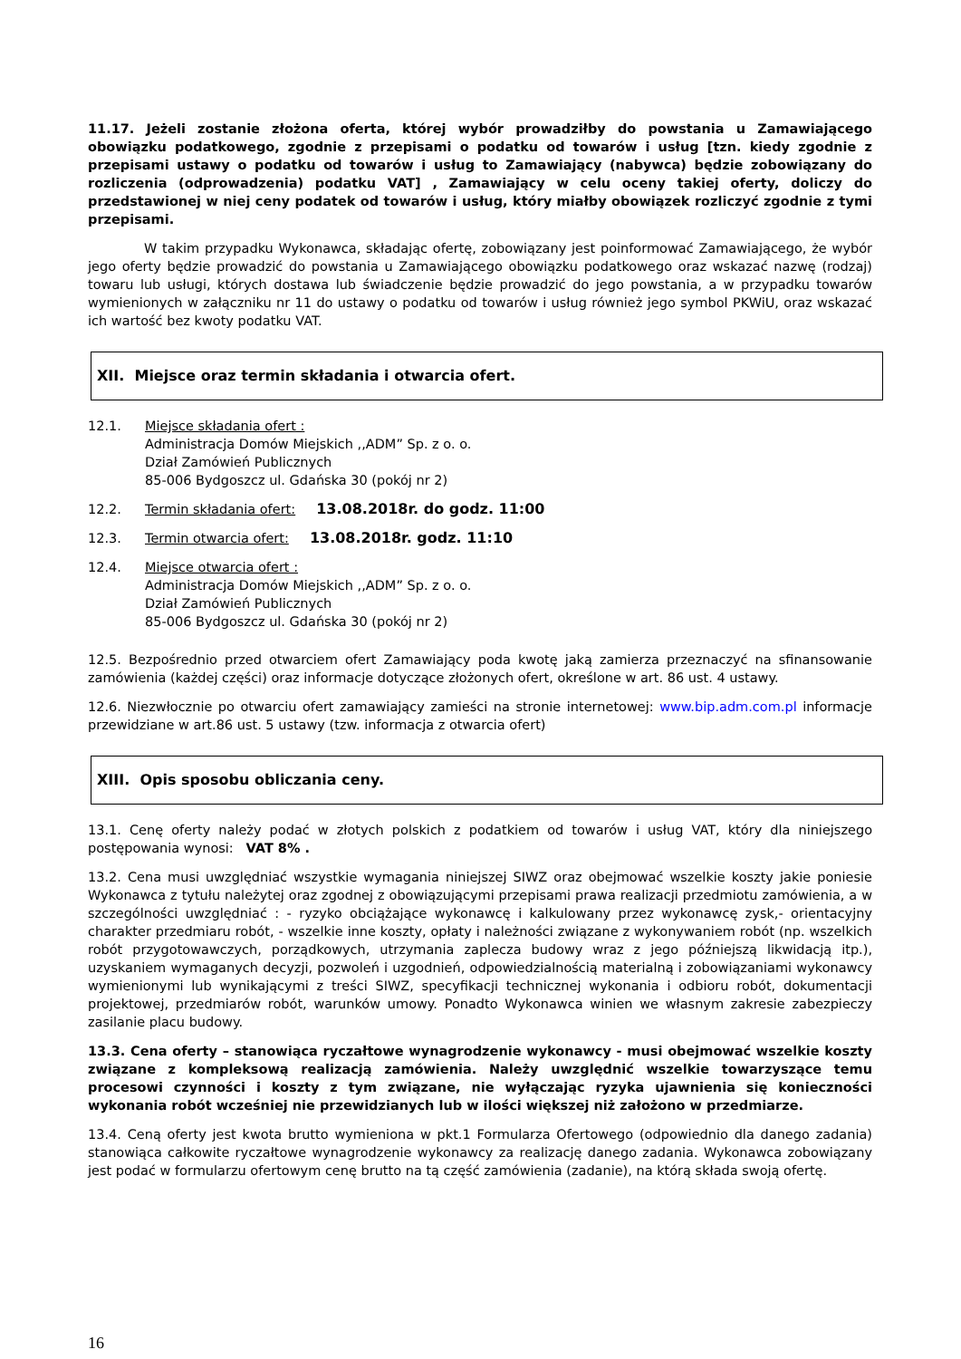11.17. Jeżeli zostanie złożona oferta, której wybór prowadziłby do powstania u Zamawiającego obowiązku podatkowego, zgodnie z przepisami o podatku od towarów i usług [tzn. kiedy zgodnie z przepisami ustawy o podatku od towarów i usług to Zamawiający (nabywca) będzie zobowiązany do rozliczenia (odprowadzenia) podatku VAT] , Zamawiający w celu oceny takiej oferty, doliczy do przedstawionej w niej ceny podatek od towarów i usług, który miałby obowiązek rozliczyć zgodnie z tymi przepisami.
W takim przypadku Wykonawca, składając ofertę, zobowiązany jest poinformować Zamawiającego, że wybór jego oferty będzie prowadzić do powstania u Zamawiającego obowiązku podatkowego oraz wskazać nazwę (rodzaj) towaru lub usługi, których dostawa lub świadczenie będzie prowadzić do jego powstania, a w przypadku towarów wymienionych w załączniku nr 11 do ustawy o podatku od towarów i usług również jego symbol PKWiU, oraz wskazać ich wartość bez kwoty podatku VAT.
XII. Miejsce oraz termin składania i otwarcia ofert.
12.1. Miejsce składania ofert :
Administracja Domów Miejskich ,,ADM” Sp. z o. o.
Dział Zamówień Publicznych
85-006 Bydgoszcz ul. Gdańska 30 (pokój nr 2)
12.2. Termin składania ofert: 13.08.2018r. do godz. 11:00
12.3. Termin otwarcia ofert: 13.08.2018r. godz. 11:10
12.4. Miejsce otwarcia ofert :
Administracja Domów Miejskich ,,ADM” Sp. z o. o.
Dział Zamówień Publicznych
85-006 Bydgoszcz ul. Gdańska 30 (pokój nr 2)
12.5. Bezpośrednio przed otwarciem ofert Zamawiający poda kwotę jaką zamierza przeznaczyć na sfinansowanie zamówienia (każdej części) oraz informacje dotyczące złożonych ofert, określone w art. 86 ust. 4 ustawy.
12.6. Niezwłocznie po otwarciu ofert zamawiający zamieści na stronie internetowej: www.bip.adm.com.pl informacje przewidziane w art.86 ust. 5 ustawy (tzw. informacja z otwarcia ofert)
XIII. Opis sposobu obliczania ceny.
13.1. Cenę oferty należy podać w złotych polskich z podatkiem od towarów i usług VAT, który dla niniejszego postępowania wynosi: VAT 8% .
13.2. Cena musi uwzględniać wszystkie wymagania niniejszej SIWZ oraz obejmować wszelkie koszty jakie poniesie Wykonawca z tytułu należytej oraz zgodnej z obowiązującymi przepisami prawa realizacji przedmiotu zamówienia, a w szczególności uwzględniać : - ryzyko obciążające wykonawcę i kalkulowany przez wykonawcę zysk,- orientacyjny charakter przedmiaru robót, - wszelkie inne koszty, opłaty i należności związane z wykonywaniem robót (np. wszelkich robót przygotowawczych, porządkowych, utrzymania zaplecza budowy wraz z jego późniejszą likwidacją itp.), uzyskaniem wymaganych decyzji, pozwoleń i uzgodnień, odpowiedzialnością materialną i zobowiązaniami wykonawcy wymienionymi lub wynikającymi z treści SIWZ, specyfikacji technicznej wykonania i odbioru robót, dokumentacji projektowej, przedmiarów robót, warunków umowy. Ponadto Wykonawca winien we własnym zakresie zabezpieczy zasilanie placu budowy.
13.3. Cena oferty – stanowiąca ryczałtowe wynagrodzenie wykonawcy - musi obejmować wszelkie koszty związane z kompleksową realizacją zamówienia. Należy uwzględnić wszelkie towarzyszące temu procesowi czynności i koszty z tym związane, nie wyłączając ryzyka ujawnienia się konieczności wykonania robót wcześniej nie przewidzianych lub w ilości większej niż założono w przedmiarze.
13.4. Ceną oferty jest kwota brutto wymieniona w pkt.1 Formularza Ofertowego (odpowiednio dla danego zadania) stanowiąca całkowite ryczałtowe wynagrodzenie wykonawcy za realizację danego zadania. Wykonawca zobowiązany jest podać w formularzu ofertowym cenę brutto na tą część zamówienia (zadanie), na którą składa swoją ofertę.
16